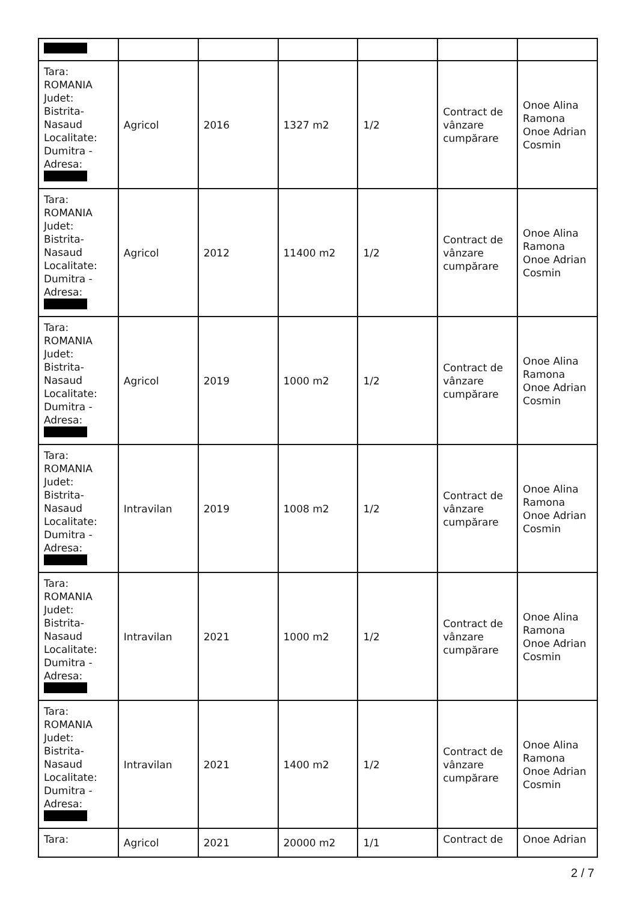| Tara: ROMANIA Judet: Bistrita- Nasaud Localitate: Dumitra - Adresa: | Agricol | 2016 | 1327 m2 | 1/2 | Contract de vânzare cumpărare | Onoe Alina Ramona Onoe Adrian Cosmin |
| Tara: ROMANIA Judet: Bistrita- Nasaud Localitate: Dumitra - Adresa: | Agricol | 2012 | 11400 m2 | 1/2 | Contract de vânzare cumpărare | Onoe Alina Ramona Onoe Adrian Cosmin |
| Tara: ROMANIA Judet: Bistrita- Nasaud Localitate: Dumitra - Adresa: | Agricol | 2019 | 1000 m2 | 1/2 | Contract de vânzare cumpărare | Onoe Alina Ramona Onoe Adrian Cosmin |
| Tara: ROMANIA Judet: Bistrita- Nasaud Localitate: Dumitra - Adresa: | Intravilan | 2019 | 1008 m2 | 1/2 | Contract de vânzare cumpărare | Onoe Alina Ramona Onoe Adrian Cosmin |
| Tara: ROMANIA Judet: Bistrita- Nasaud Localitate: Dumitra - Adresa: | Intravilan | 2021 | 1000 m2 | 1/2 | Contract de vânzare cumpărare | Onoe Alina Ramona Onoe Adrian Cosmin |
| Tara: ROMANIA Judet: Bistrita- Nasaud Localitate: Dumitra - Adresa: | Intravilan | 2021 | 1400 m2 | 1/2 | Contract de vânzare cumpărare | Onoe Alina Ramona Onoe Adrian Cosmin |
| Tara: | Agricol | 2021 | 20000 m2 | 1/1 | Contract de | Onoe Adrian |
2 / 7